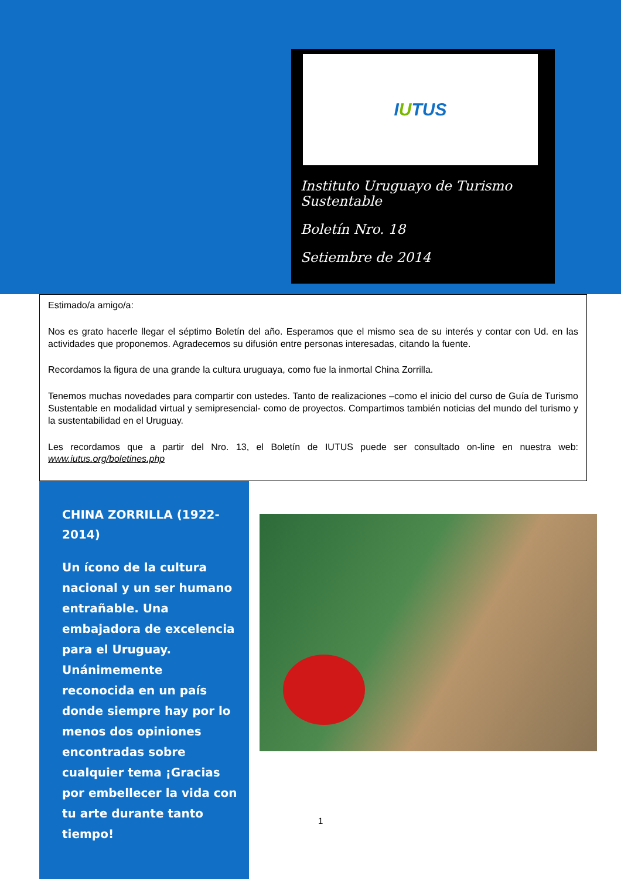I U TUS
Instituto Uruguayo de Turismo Sustentable
Boletín Nro. 18
Setiembre de 2014
Estimado/a amigo/a:
Nos es grato hacerle llegar el séptimo Boletín del año. Esperamos que el mismo sea de su interés y contar con Ud. en las actividades que proponemos. Agradecemos su difusión entre personas interesadas, citando la fuente.
Recordamos la figura de una grande la cultura uruguaya, como fue la inmortal China Zorrilla.
Tenemos muchas novedades para compartir con ustedes. Tanto de realizaciones –como el inicio del curso de Guía de Turismo Sustentable en modalidad virtual y semipresencial- como de proyectos. Compartimos también noticias del mundo del turismo y la sustentabilidad en el Uruguay.
Les recordamos que a partir del Nro. 13, el Boletín de IUTUS puede ser consultado on-line en nuestra web: www.iutus.org/boletines.php
CHINA ZORRILLA (1922-2014)
Un ícono de la cultura nacional y un ser humano entrañable. Una embajadora de excelencia para el Uruguay. Unánimemente reconocida en un país donde siempre hay por lo menos dos opiniones encontradas sobre cualquier tema ¡Gracias por embellecer la vida con tu arte durante tanto tiempo!
1